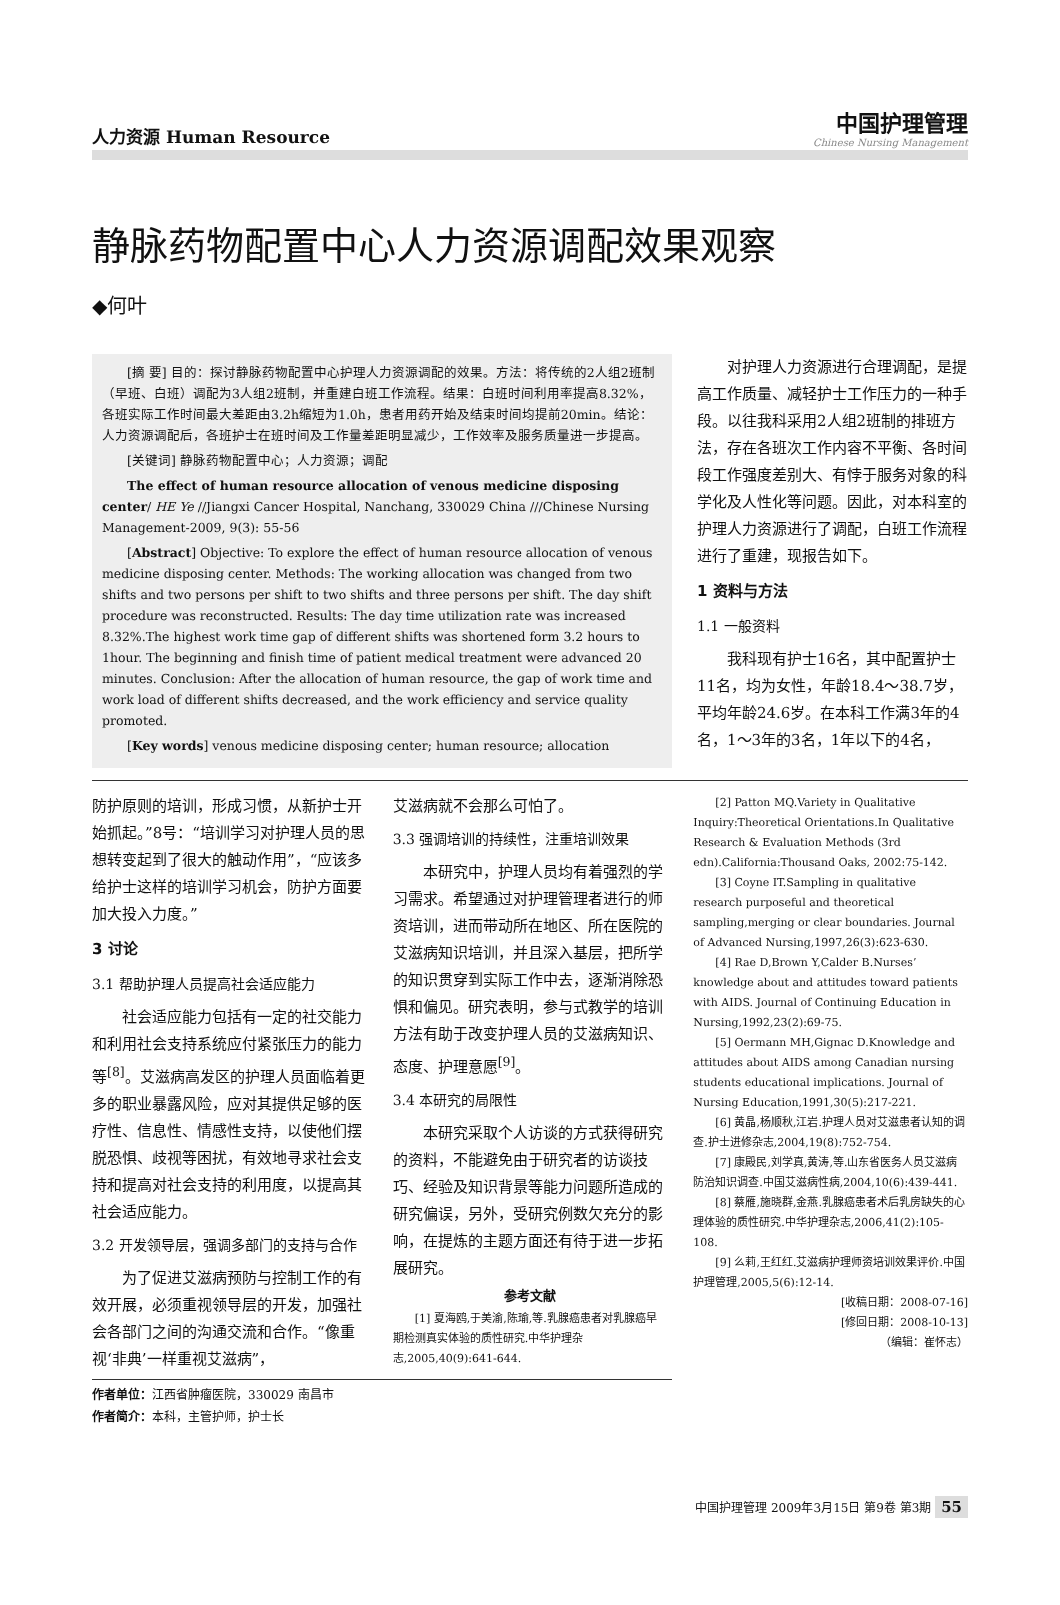人力资源 Human Resource
中国护理管理
Chinese Nursing Management
静脉药物配置中心人力资源调配效果观察
◆何叶
[摘 要] 目的：探讨静脉药物配置中心护理人力资源调配的效果。方法：将传统的2人组2班制（早班、白班）调配为3人组2班制，并重建白班工作流程。结果：白班时间利用率提高8.32%，各班实际工作时间最大差距由3.2h缩短为1.0h，患者用药开始及结束时间均提前20min。结论：人力资源调配后，各班护士在班时间及工作量差距明显减少，工作效率及服务质量进一步提高。
[关键词] 静脉药物配置中心；人力资源；调配
The effect of human resource allocation of venous medicine disposing center/ HE Ye //Jiangxi Cancer Hospital, Nanchang, 330029 China ///Chinese Nursing Management-2009, 9(3): 55-56
[Abstract] Objective: To explore the effect of human resource allocation of venous medicine disposing center. Methods: The working allocation was changed from two shifts and two persons per shift to two shifts and three persons per shift. The day shift procedure was reconstructed. Results: The day time utilization rate was increased 8.32%.The highest work time gap of different shifts was shortened form 3.2 hours to 1hour. The beginning and finish time of patient medical treatment were advanced 20 minutes. Conclusion: After the allocation of human resource, the gap of work time and work load of different shifts decreased, and the work efficiency and service quality promoted.
[Key words] venous medicine disposing center; human resource; allocation
对护理人力资源进行合理调配，是提高工作质量、减轻护士工作压力的一种手段。以往我科采用2人组2班制的排班方法，存在各班次工作内容不平衡、各时间段工作强度差别大、有悖于服务对象的科学化及人性化等问题。因此，对本科室的护理人力资源进行了调配，白班工作流程进行了重建，现报告如下。
1 资料与方法
1.1 一般资料
我科现有护士16名，其中配置护士11名，均为女性，年龄18.4～38.7岁，平均年龄24.6岁。在本科工作满3年的4名，1～3年的3名，1年以下的4名，
防护原则的培训，形成习惯，从新护士开始抓起。”8号：“培训学习对护理人员的思想转变起到了很大的触动作用”，“应该多给护士这样的培训学习机会，防护方面要加大投入力度。”
3 讨论
3.1 帮助护理人员提高社会适应能力
社会适应能力包括有一定的社交能力和利用社会支持系统应付紧张压力的能力等<sup>[8]</sup>。艾滋病高发区的护理人员面临着更多的职业暴露风险，应对其提供足够的医疗性、信息性、情感性支持，以使他们摆脱恐惧、歧视等困扰，有效地寻求社会支持和提高对社会支持的利用度，以提高其社会适应能力。
3.2 开发领导层，强调多部门的支持与合作
为了促进艾滋病预防与控制工作的有效开展，必须重视领导层的开发，加强社会各部门之间的沟通交流和合作。“像重视‘非典’一样重视艾滋病”，
艾滋病就不会那么可怕了。
3.3 强调培训的持续性，注重培训效果
本研究中，护理人员均有着强烈的学习需求。希望通过对护理管理者进行的师资培训，进而带动所在地区、所在医院的艾滋病知识培训，并且深入基层，把所学的知识贯穿到实际工作中去，逐渐消除恐惧和偏见。研究表明，参与式教学的培训方法有助于改变护理人员的艾滋病知识、态度、护理意愿<sup>[9]</sup>。
3.4 本研究的局限性
本研究采取个人访谈的方式获得研究的资料，不能避免由于研究者的访谈技巧、经验及知识背景等能力问题所造成的研究偏误，另外，受研究例数欠充分的影响，在提炼的主题方面还有待于进一步拓展研究。
参考文献
[1] 夏海鸥,于美渝,陈瑜,等.乳腺癌患者对乳腺癌早期检测真实体验的质性研究.中华护理杂志,2005,40(9):641-644.
[2] Patton MQ.Variety in Qualitative Inquiry:Theoretical Orientations.In Qualitative Research & Evaluation Methods (3rd edn).California:Thousand Oaks, 2002:75-142.
[3] Coyne IT.Sampling in qualitative research purposeful and theoretical sampling,merging or clear boundaries. Journal of Advanced Nursing,1997,26(3):623-630.
[4] Rae D,Brown Y,Calder B.Nurses’ knowledge about and attitudes toward patients with AIDS. Journal of Continuing Education in Nursing,1992,23(2):69-75.
[5] Oermann MH,Gignac D.Knowledge and attitudes about AIDS among Canadian nursing students educational implications. Journal of Nursing Education,1991,30(5):217-221.
[6] 黄晶,杨顺秋,江岩.护理人员对艾滋患者认知的调查.护士进修杂志,2004,19(8):752-754.
[7] 康殿民,刘学真,黄涛,等.山东省医务人员艾滋病防治知识调查.中国艾滋病性病,2004,10(6):439-441.
[8] 蔡雁,施晓群,金燕.乳腺癌患者术后乳房缺失的心理体验的质性研究.中华护理杂志,2006,41(2):105-108.
[9] 么莉,王红红.艾滋病护理师资培训效果评价.中国护理管理,2005,5(6):12-14.
[收稿日期：2008-07-16]
[修回日期：2008-10-13]
（编辑：崔怀志）
作者单位：江西省肿瘤医院，330029 南昌市
作者简介：本科，主管护师，护士长
中国护理管理 2009年3月15日 第9卷 第3期 55